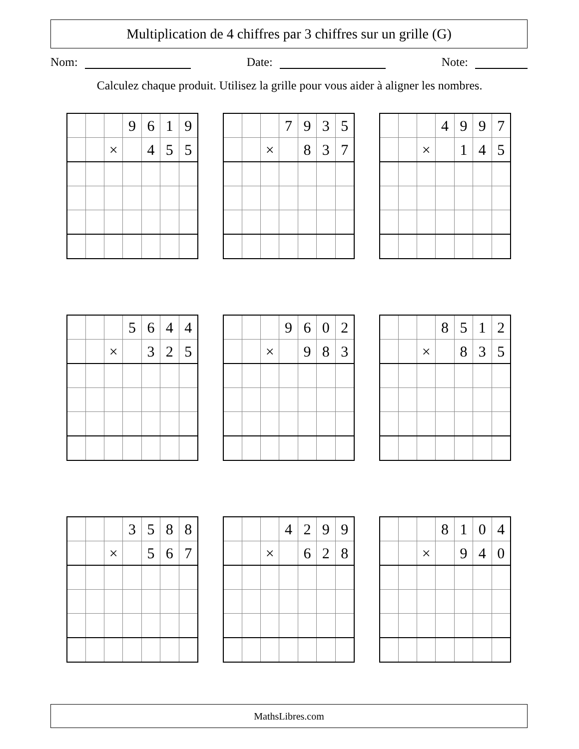Multiplication de 4 chiffres par 3 chiffres sur un grille (G)
Nom: Date: Note:
Calculez chaque produit. Utilisez la grille pour vous aider à aligner les nombres.
| | | | 9 | 6 | 1 | 9 |
| | | × | | 4 | 5 | 5 |
| | | | 7 | 9 | 3 | 5 |
| | | × | | 8 | 3 | 7 |
| | | | 4 | 9 | 9 | 7 |
| | | × | | 1 | 4 | 5 |
| | | | 5 | 6 | 4 | 4 |
| | | × | | 3 | 2 | 5 |
| | | | 9 | 6 | 0 | 2 |
| | | × | | 9 | 8 | 3 |
| | | | 8 | 5 | 1 | 2 |
| | | × | | 8 | 3 | 5 |
| | | | 3 | 5 | 8 | 8 |
| | | × | | 5 | 6 | 7 |
| | | | 4 | 2 | 9 | 9 |
| | | × | | 6 | 2 | 8 |
| | | | 8 | 1 | 0 | 4 |
| | | × | | 9 | 4 | 0 |
MathsLibres.com